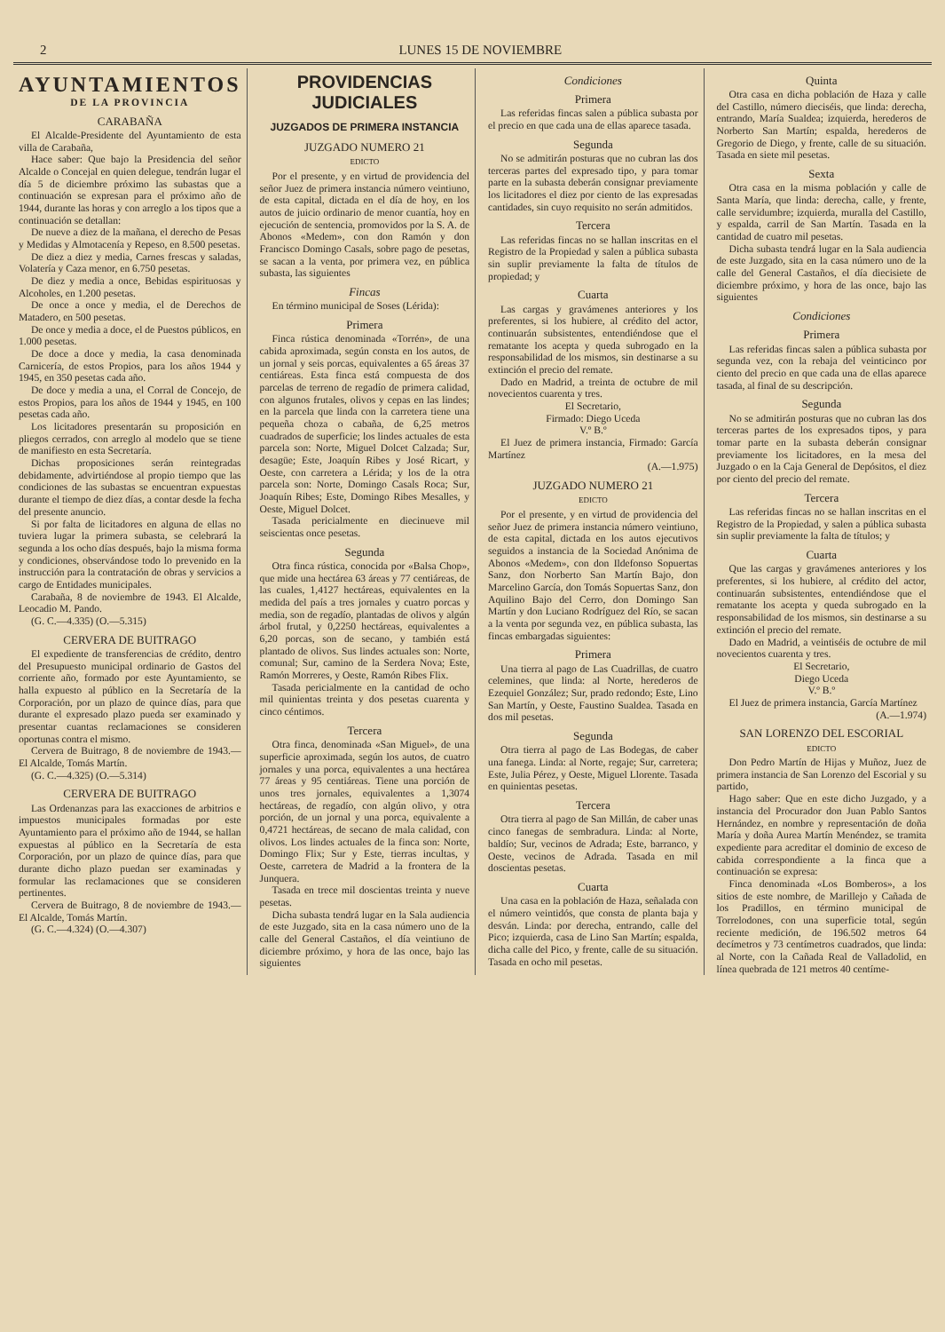2 LUNES 15 DE NOVIEMBRE
AYUNTAMIENTOS
DE LA PROVINCIA
CARABAÑA
El Alcalde-Presidente del Ayuntamiento de esta villa de Carabaña,
Hace saber: Que bajo la Presidencia del señor Alcalde o Concejal en quien delegue, tendrán lugar el día 5 de diciembre próximo las subastas que a continuación se expresan para el próximo año de 1944, durante las horas y con arreglo a los tipos que a continuación se detallan:
De nueve a diez de la mañana, el derecho de Pesas y Medidas y Almotacenía y Repeso, en 8.500 pesetas.
De diez a diez y media, Carnes frescas y saladas, Volatería y Caza menor, en 6.750 pesetas.
De diez y media a once, Bebidas espirituosas y Alcoholes, en 1.200 pesetas.
De once a once y media, el de Derechos de Matadero, en 500 pesetas.
De once y media a doce, el de Puestos públicos, en 1.000 pesetas.
De doce a doce y media, la casa denominada Carnicería, de estos Propios, para los años 1944 y 1945, en 350 pesetas cada año.
De doce y media a una, el Corral de Concejo, de estos Propios, para los años de 1944 y 1945, en 100 pesetas cada año.
Los licitadores presentarán su proposición en pliegos cerrados, con arreglo al modelo que se tiene de manifiesto en esta Secretaría.
Dichas proposiciones serán reintegradas debidamente, advirtiéndose al propio tiempo que las condiciones de las subastas se encuentran expuestas durante el tiempo de diez días, a contar desde la fecha del presente anuncio.
Si por falta de licitadores en alguna de ellas no tuviera lugar la primera subasta, se celebrará la segunda a los ocho días después, bajo la misma forma y condiciones, observándose todo lo prevenido en la instrucción para la contratación de obras y servicios a cargo de Entidades municipales.
Carabaña, 8 de noviembre de 1943. El Alcalde, Leocadio M. Pando.
(G. C.—4.335) (O.—5.315)
CERVERA DE BUITRAGO
El expediente de transferencias de crédito, dentro del Presupuesto municipal ordinario de Gastos del corriente año, formado por este Ayuntamiento, se halla expuesto al público en la Secretaría de la Corporación, por un plazo de quince días, para que durante el expresado plazo pueda ser examinado y presentar cuantas reclamaciones se consideren oportunas contra el mismo.
Cervera de Buitrago, 8 de noviembre de 1943.—El Alcalde, Tomás Martín.
(G. C.—4.325) (O.—5.314)
CERVERA DE BUITRAGO
Las Ordenanzas para las exacciones de arbitrios e impuestos municipales formadas por este Ayuntamiento para el próximo año de 1944, se hallan expuestas al público en la Secretaría de esta Corporación, por un plazo de quince días, para que durante dicho plazo puedan ser examinadas y formular las reclamaciones que se consideren pertinentes.
Cervera de Buitrago, 8 de noviembre de 1943.—El Alcalde, Tomás Martín.
(G. C.—4.324) (O.—4.307)
PROVIDENCIAS JUDICIALES
JUZGADOS DE PRIMERA INSTANCIA
JUZGADO NUMERO 21
EDICTO
Por el presente, y en virtud de providencia del señor Juez de primera instancia número veintiuno, de esta capital, dictada en el día de hoy, en los autos de juicio ordinario de menor cuantía, hoy en ejecución de sentencia, promovidos por la S. A. de Abonos «Medem», con don Ramón y don Francisco Domingo Casals, sobre pago de pesetas, se sacan a la venta, por primera vez, en pública subasta, las siguientes
Fincas
En término municipal de Soses (Lérida):
Primera
Finca rústica denominada «Torrén», de una cabida aproximada, según consta en los autos, de un jornal y seis porcas, equivalentes a 65 áreas 37 centiáreas. Esta finca está compuesta de dos parcelas de terreno de regadío de primera calidad, con algunos frutales, olivos y cepas en las lindes; en la parcela que linda con la carretera tiene una pequeña choza o cabaña, de 6,25 metros cuadrados de superficie; los lindes actuales de esta parcela son: Norte, Miguel Dolcet Calzada; Sur, desagüe; Este, Joaquín Ribes y José Ricart, y Oeste, con carretera a Lérida; y los de la otra parcela son: Norte, Domingo Casals Roca; Sur, Joaquín Ribes; Este, Domingo Ribes Mesalles, y Oeste, Miguel Dolcet.
Tasada pericialmente en diecinueve mil seiscientas once pesetas.
Segunda
Otra finca rústica, conocida por «Balsa Chop», que mide una hectárea 63 áreas y 77 centiáreas, de las cuales, 1,4127 hectáreas, equivalentes en la medida del país a tres jornales y cuatro porcas y media, son de regadío, plantadas de olivos y algún árbol frutal, y 0,2250 hectáreas, equivalentes a 6,20 porcas, son de secano, y también está plantado de olivos. Sus lindes actuales son: Norte, comunal; Sur, camino de la Serdera Nova; Este, Ramón Morreres, y Oeste, Ramón Ribes Flix.
Tasada pericialmente en la cantidad de ocho mil quinientas treinta y dos pesetas cuarenta y cinco céntimos.
Tercera
Otra finca, denominada «San Miguel», de una superficie aproximada, según los autos, de cuatro jornales y una porca, equivalentes a una hectárea 77 áreas y 95 centiáreas. Tiene una porción de unos tres jornales, equivalentes a 1,3074 hectáreas, de regadío, con algún olivo, y otra porción, de un jornal y una porca, equivalente a 0,4721 hectáreas, de secano de mala calidad, con olivos. Los lindes actuales de la finca son: Norte, Domingo Flix; Sur y Este, tierras incultas, y Oeste, carretera de Madrid a la frontera de la Junquera.
Tasada en trece mil doscientas treinta y nueve pesetas.
Dicha subasta tendrá lugar en la Sala audiencia de este Juzgado, sita en la casa número uno de la calle del General Castaños, el día veintiuno de diciembre próximo, y hora de las once, bajo las siguientes
Condiciones
Primera
Las referidas fincas salen a pública subasta por el precio en que cada una de ellas aparece tasada.
Segunda
No se admitirán posturas que no cubran las dos terceras partes del expresado tipo, y para tomar parte en la subasta deberán consignar previamente los licitadores el diez por ciento de las expresadas cantidades, sin cuyo requisito no serán admitidos.
Tercera
Las referidas fincas no se hallan inscritas en el Registro de la Propiedad y salen a pública subasta sin suplir previamente la falta de títulos de propiedad; y
Cuarta
Las cargas y gravámenes anteriores y los preferentes, si los hubiere, al crédito del actor, continuarán subsistentes, entendiéndose que el rematante los acepta y queda subrogado en la responsabilidad de los mismos, sin destinarse a su extinción el precio del remate.
Dado en Madrid, a treinta de octubre de mil novecientos cuarenta y tres.
El Secretario,
Firmado: Diego Uceda
V.º B.º
El Juez de primera instancia, Firmado: García Martínez
(A.—1.975)
JUZGADO NUMERO 21
EDICTO
Por el presente, y en virtud de providencia del señor Juez de primera instancia número veintiuno, de esta capital, dictada en los autos ejecutivos seguidos a instancia de la Sociedad Anónima de Abonos «Medem», con don Ildefonso Sopuertas Sanz, don Norberto San Martín Bajo, don Marcelino García, don Tomás Sopuertas Sanz, don Aquilino Bajo del Cerro, don Domingo San Martín y don Luciano Rodríguez del Río, se sacan a la venta por segunda vez, en pública subasta, las fincas embargadas siguientes:
Primera
Una tierra al pago de Las Cuadrillas, de cuatro celemines, que linda: al Norte, herederos de Ezequiel González; Sur, prado redondo; Este, Lino San Martín, y Oeste, Faustino Sualdea. Tasada en dos mil pesetas.
Segunda
Otra tierra al pago de Las Bodegas, de caber una fanega. Linda: al Norte, regaje; Sur, carretera; Este, Julia Pérez, y Oeste, Miguel Llorente. Tasada en quinientas pesetas.
Tercera
Otra tierra al pago de San Millán, de caber unas cinco fanegas de sembradura. Linda: al Norte, baldío; Sur, vecinos de Adrada; Este, barranco, y Oeste, vecinos de Adrada. Tasada en mil doscientas pesetas.
Cuarta
Una casa en la población de Haza, señalada con el número veintidós, que consta de planta baja y desván. Linda: por derecha, entrando, calle del Pico; izquierda, casa de Lino San Martín; espalda, dicha calle del Pico, y frente, calle de su situación. Tasada en ocho mil pesetas.
Quinta
Otra casa en dicha población de Haza y calle del Castillo, número dieciséis, que linda: derecha, entrando, María Sualdea; izquierda, herederos de Norberto San Martín; espalda, herederos de Gregorio de Diego, y frente, calle de su situación. Tasada en siete mil pesetas.
Sexta
Otra casa en la misma población y calle de Santa María, que linda: derecha, calle, y frente, calle servidumbre; izquierda, muralla del Castillo, y espalda, carril de San Martín. Tasada en la cantidad de cuatro mil pesetas.
Dicha subasta tendrá lugar en la Sala audiencia de este Juzgado, sita en la casa número uno de la calle del General Castaños, el día diecisiete de diciembre próximo, y hora de las once, bajo las siguientes
Condiciones
Primera
Las referidas fincas salen a pública subasta por segunda vez, con la rebaja del veinticinco por ciento del precio en que cada una de ellas aparece tasada, al final de su descripción.
Segunda
No se admitirán posturas que no cubran las dos terceras partes de los expresados tipos, y para tomar parte en la subasta deberán consignar previamente los licitadores, en la mesa del Juzgado o en la Caja General de Depósitos, el diez por ciento del precio del remate.
Tercera
Las referidas fincas no se hallan inscritas en el Registro de la Propiedad, y salen a pública subasta sin suplir previamente la falta de títulos; y
Cuarta
Que las cargas y gravámenes anteriores y los preferentes, si los hubiere, al crédito del actor, continuarán subsistentes, entendiéndose que el rematante los acepta y queda subrogado en la responsabilidad de los mismos, sin destinarse a su extinción el precio del remate.
Dado en Madrid, a veintiséis de octubre de mil novecientos cuarenta y tres.
El Secretario,
Diego Uceda
V.º B.º
El Juez de primera instancia, García Martínez
(A.—1.974)
SAN LORENZO DEL ESCORIAL
EDICTO
Don Pedro Martín de Hijas y Muñoz, Juez de primera instancia de San Lorenzo del Escorial y su partido,
Hago saber: Que en este dicho Juzgado, y a instancia del Procurador don Juan Pablo Santos Hernández, en nombre y representación de doña María y doña Aurea Martín Menéndez, se tramita expediente para acreditar el dominio de exceso de cabida correspondiente a la finca que a continuación se expresa:
Finca denominada «Los Bomberos», a los sitios de este nombre, de Marillejo y Cañada de los Pradillos, en término municipal de Torrelodones, con una superficie total, según reciente medición, de 196.502 metros 64 decímetros y 73 centímetros cuadrados, que linda: al Norte, con la Cañada Real de Valladolid, en línea quebrada de 121 metros 40 centíme-